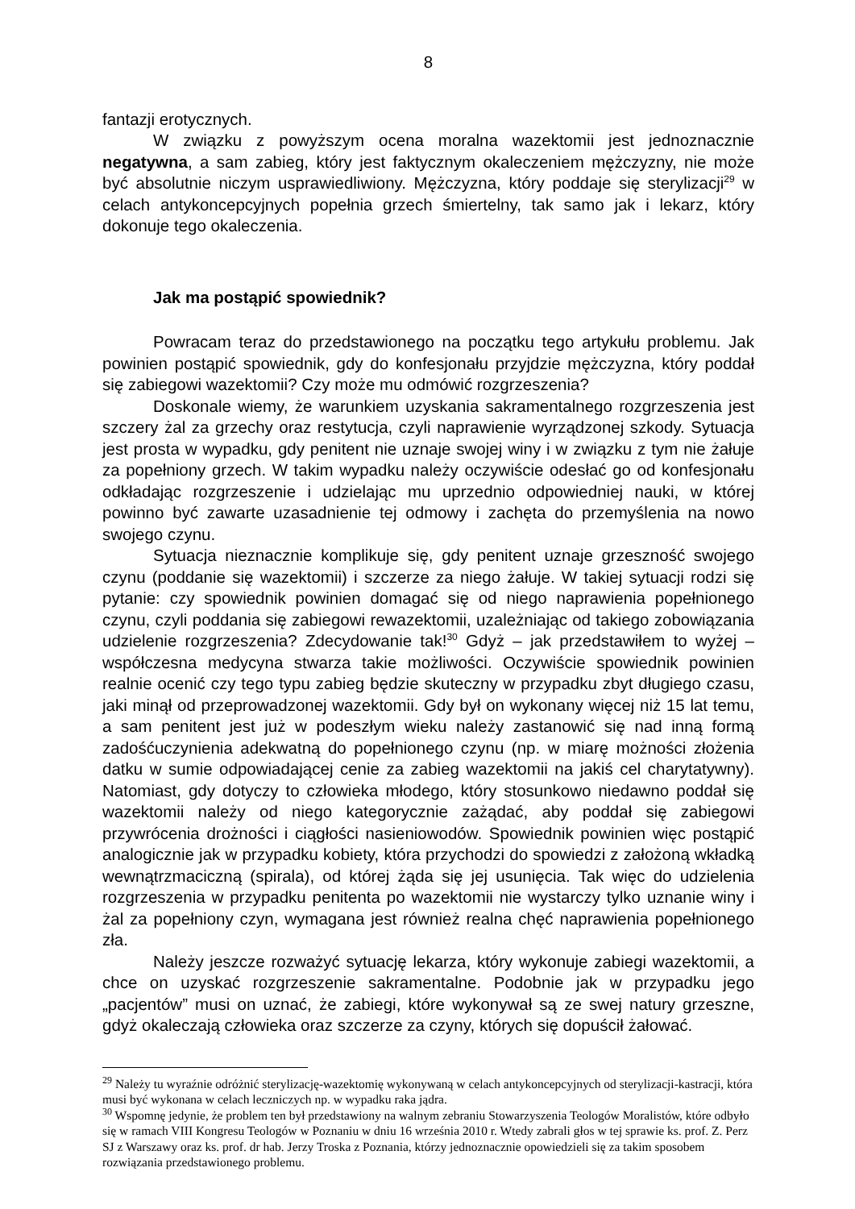8
fantazji erotycznych.
W związku z powyższym ocena moralna wazektomii jest jednoznacznie negatywna, a sam zabieg, który jest faktycznym okaleczeniem mężczyzny, nie może być absolutnie niczym usprawiedliwiony. Mężczyzna, który poddaje się sterylizacji<sup>29</sup> w celach antykoncepcyjnych popełnia grzech śmiertelny, tak samo jak i lekarz, który dokonuje tego okaleczenia.
Jak ma postąpić spowiednik?
Powracam teraz do przedstawionego na początku tego artykułu problemu. Jak powinien postąpić spowiednik, gdy do konfesjonału przyjdzie mężczyzna, który poddał się zabiegowi wazektomii? Czy może mu odmówić rozgrzeszenia?
Doskonale wiemy, że warunkiem uzyskania sakramentalnego rozgrzeszenia jest szczery żal za grzechy oraz restytucja, czyli naprawienie wyrządzonej szkody. Sytuacja jest prosta w wypadku, gdy penitent nie uznaje swojej winy i w związku z tym nie żałuje za popełniony grzech. W takim wypadku należy oczywiście odesłać go od konfesjonału odkładając rozgrzeszenie i udzielając mu uprzednio odpowiedniej nauki, w której powinno być zawarte uzasadnienie tej odmowy i zachęta do przemyślenia na nowo swojego czynu.
Sytuacja nieznacznie komplikuje się, gdy penitent uznaje grzeszność swojego czynu (poddanie się wazektomii) i szczerze za niego żałuje. W takiej sytuacji rodzi się pytanie: czy spowiednik powinien domagać się od niego naprawienia popełnionego czynu, czyli poddania się zabiegowi rewazektomii, uzależniając od takiego zobowiązania udzielenie rozgrzeszenia? Zdecydowanie tak!<sup>30</sup> Gdyż – jak przedstawiłem to wyżej – współczesna medycyna stwarza takie możliwości. Oczywiście spowiednik powinien realnie ocenić czy tego typu zabieg będzie skuteczny w przypadku zbyt długiego czasu, jaki minął od przeprowadzonej wazektomii. Gdy był on wykonany więcej niż 15 lat temu, a sam penitent jest już w podeszłym wieku należy zastanowić się nad inną formą zadośćuczynienia adekwatną do popełnionego czynu (np. w miarę możności złożenia datku w sumie odpowiadającej cenie za zabieg wazektomii na jakiś cel charytatywny). Natomiast, gdy dotyczy to człowieka młodego, który stosunkowo niedawno poddał się wazektomii należy od niego kategorycznie zażądać, aby poddał się zabiegowi przywrócenia drożności i ciągłości nasieniowodów. Spowiednik powinien więc postąpić analogicznie jak w przypadku kobiety, która przychodzi do spowiedzi z założoną wkładką wewnątrzmaciczną (spirala), od której żąda się jej usunięcia. Tak więc do udzielenia rozgrzeszenia w przypadku penitenta po wazektomii nie wystarczy tylko uznanie winy i żal za popełniony czyn, wymagana jest również realna chęć naprawienia popełnionego zła.
Należy jeszcze rozważyć sytuację lekarza, który wykonuje zabiegi wazektomii, a chce on uzyskać rozgrzeszenie sakramentalne. Podobnie jak w przypadku jego „pacjentów” musi on uznać, że zabiegi, które wykonywał są ze swej natury grzeszne, gdyż okaleczają człowieka oraz szczerze za czyny, których się dopuścił żałować.
<sup>29</sup> Należy tu wyraźnie odróżnić sterylizację-wazektomię wykonywaną w celach antykoncepcyjnych od sterylizacji-kastracji, która musi być wykonana w celach leczniczych np. w wypadku raka jądra.
<sup>30</sup> Wspomnę jedynie, że problem ten był przedstawiony na walnym zebraniu Stowarzyszenia Teologów Moralistów, które odbyło się w ramach VIII Kongresu Teologów w Poznaniu w dniu 16 września 2010 r. Wtedy zabrali głos w tej sprawie ks. prof. Z. Perz SJ z Warszawy oraz ks. prof. dr hab. Jerzy Troska z Poznania, którzy jednoznacznie opowiedzieli się za takim sposobem rozwiązania przedstawionego problemu.